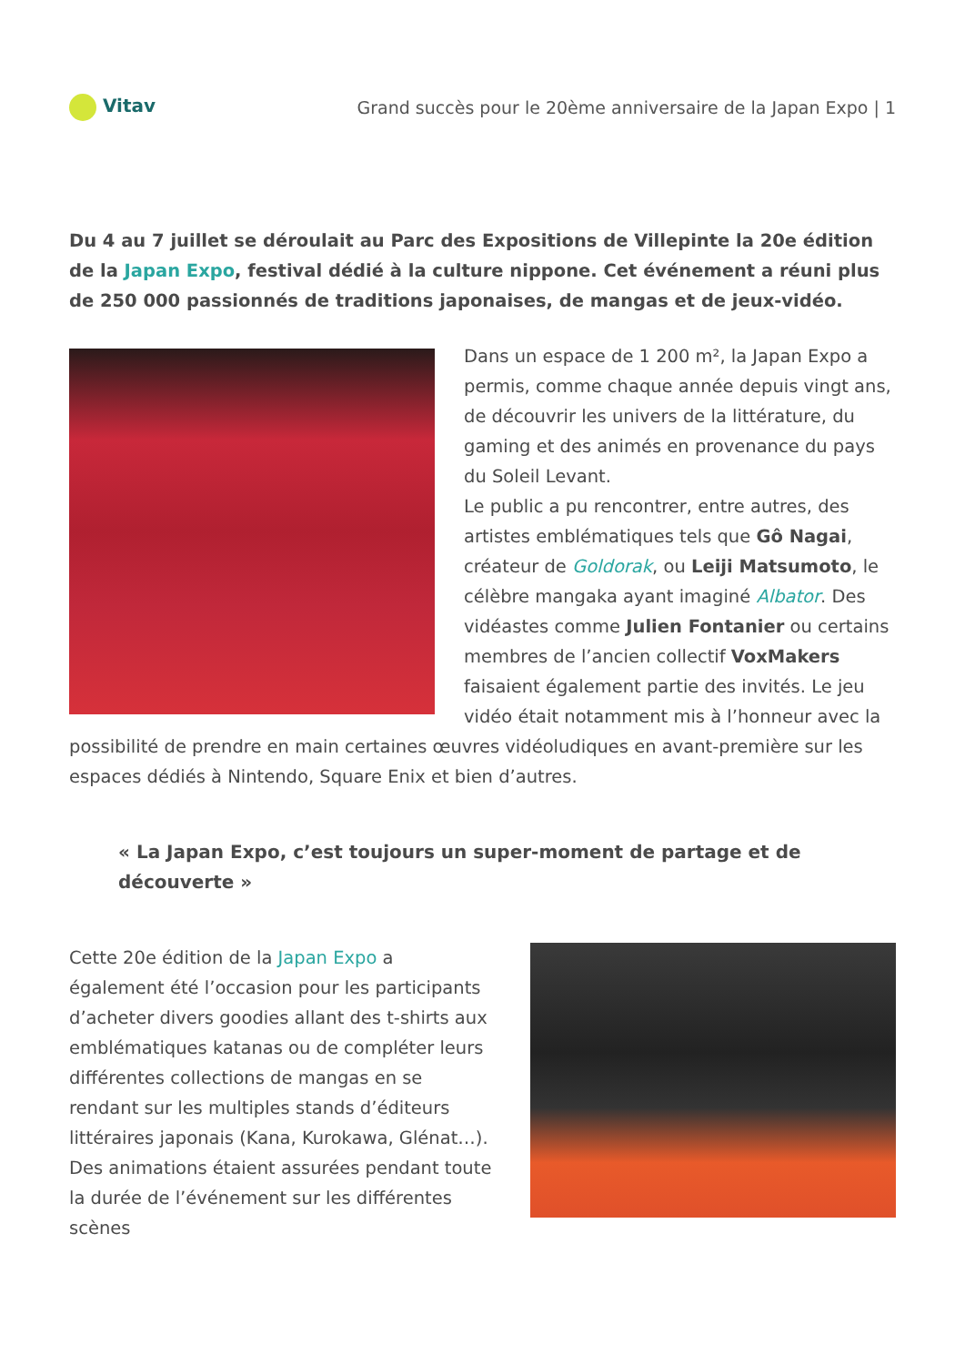Vitav
Grand succès pour le 20ème anniversaire de la Japan Expo | 1
Du 4 au 7 juillet se déroulait au Parc des Expositions de Villepinte la 20e édition de la Japan Expo, festival dédié à la culture nippone. Cet événement a réuni plus de 250 000 passionnés de traditions japonaises, de mangas et de jeux-vidéo.
Dans un espace de 1 200 m², la Japan Expo a permis, comme chaque année depuis vingt ans, de découvrir les univers de la littérature, du gaming et des animés en provenance du pays du Soleil Levant.
Le public a pu rencontrer, entre autres, des artistes emblématiques tels que Gô Nagai, créateur de Goldorak, ou Leiji Matsumoto, le célèbre mangaka ayant imaginé Albator. Des vidéastes comme Julien Fontanier ou certains membres de l’ancien collectif VoxMakers faisaient également partie des invités. Le jeu vidéo était notamment mis à l’honneur avec la possibilité de prendre en main certaines œuvres vidéoludiques en avant-première sur les espaces dédiés à Nintendo, Square Enix et bien d’autres.
« La Japan Expo, c’est toujours un super-moment de partage et de découverte »
Cette 20e édition de la Japan Expo a également été l’occasion pour les participants d’acheter divers goodies allant des t-shirts aux emblématiques katanas ou de compléter leurs différentes collections de mangas en se rendant sur les multiples stands d’éditeurs littéraires japonais (Kana, Kurokawa, Glénat…). Des animations étaient assurées pendant toute la durée de l’événement sur les différentes scènes